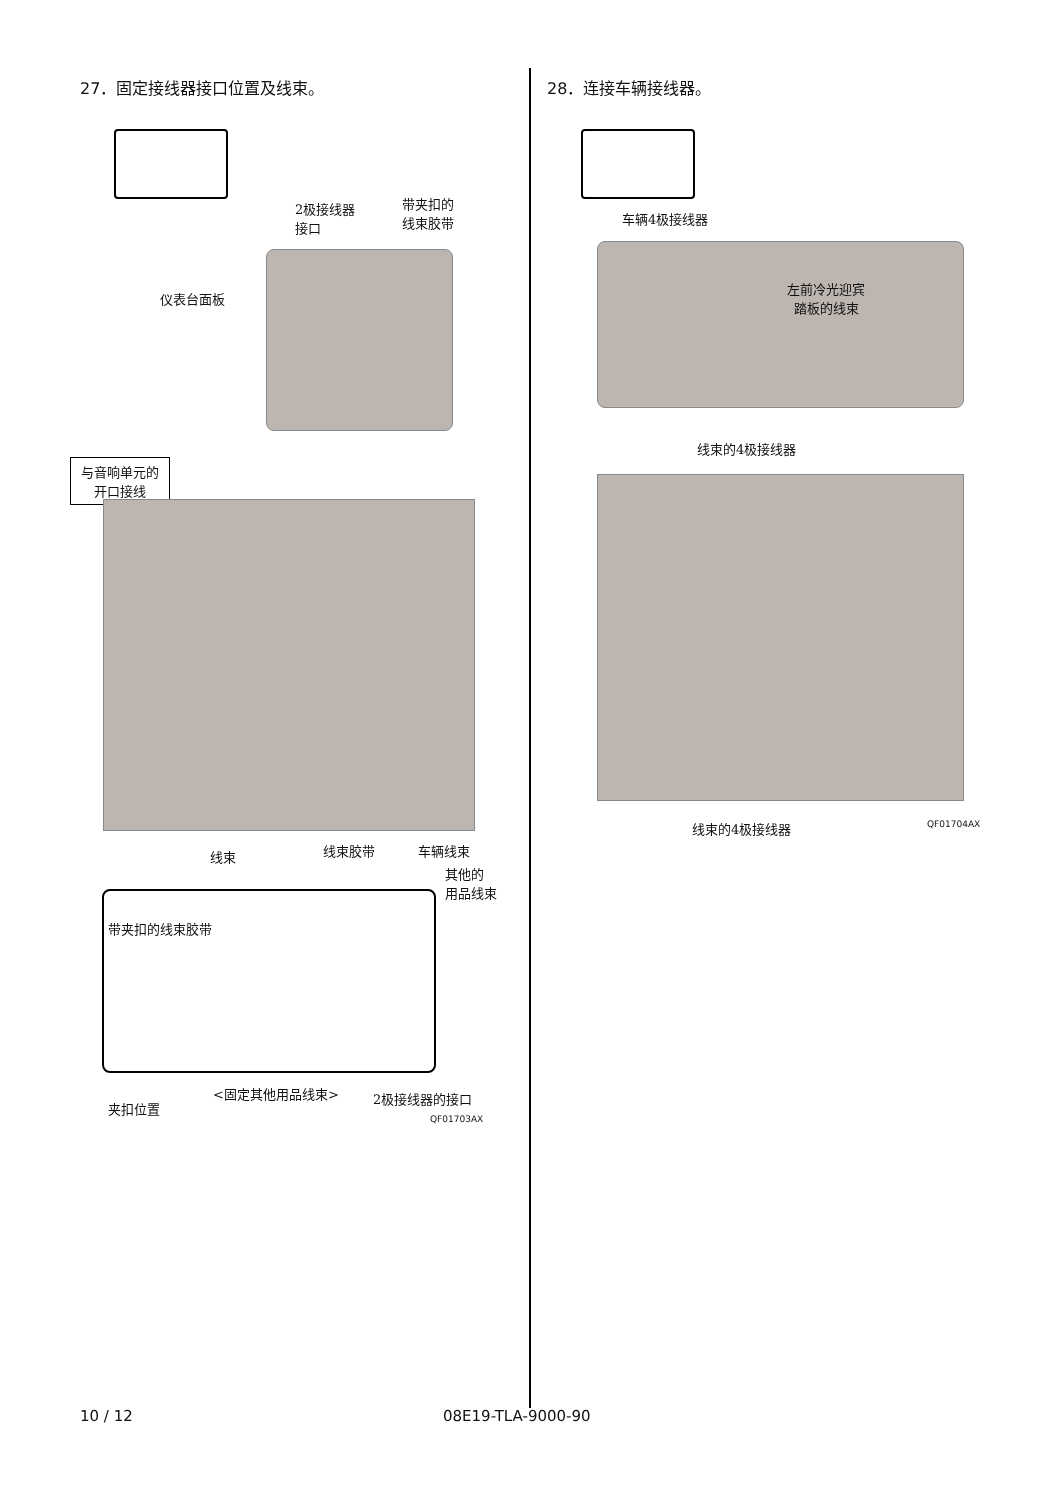27．固定接线器接口位置及线束。
2极接线器
接口
带夹扣的
线束胶带
仪表台面板
与音响单元的
开口接线
线束 线束胶带 车辆线束
其他的
用品线束
带夹扣的线束胶带
<固定其他用品线束> 2极接线器的接口
夹扣位置
QF01703AX
28．连接车辆接线器。
车辆4极接线器
左前冷光迎宾
踏板的线束
线束的4极接线器
线束的4极接线器 QF01704AX
10 / 12 08E19-TLA-9000-90